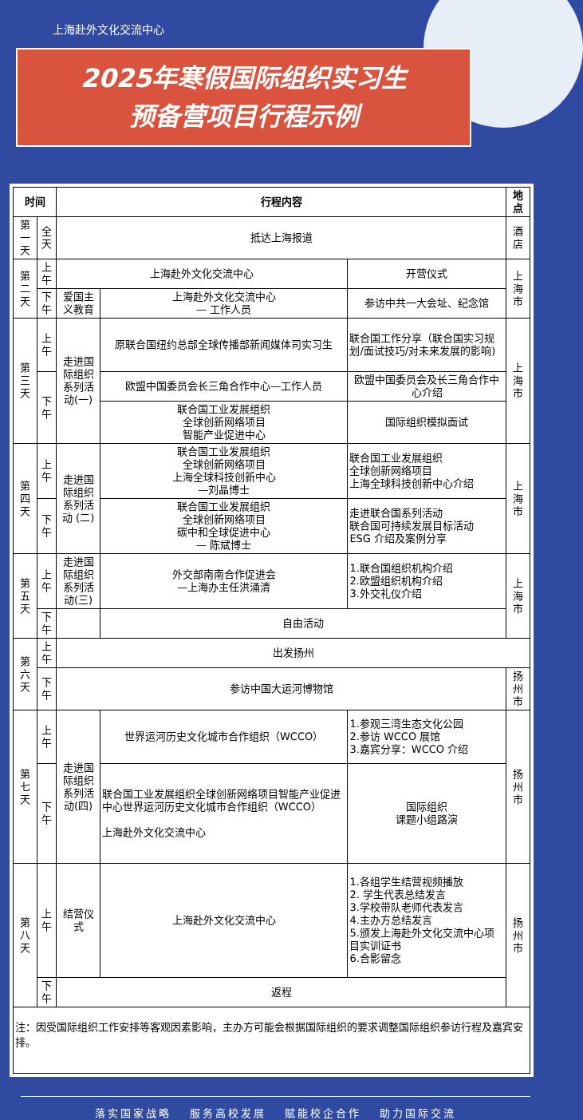上海赴外文化交流中心
2025年寒假国际组织实习生
预备营项目行程示例
| 时间 | | 行程内容 | | | 地点 |
| --- | --- | --- | --- | --- | --- |
| 第一天 | 全天 | 抵达上海报道 | | | 酒店 |
| 第二天 | 上午 | 上海赴外文化交流中心 | | 开营仪式 | 上海市 |
| | 下午 | 爱国主义教育 | 上海赴外文化交流中心 — 工作人员 | 参访中共一大会址、纪念馆 | |
| 第三天 | 上午 | 走进国际组织 系列活动(一) | 原联合国纽约总部全球传播部新闻媒体司实习生 | 联合国工作分享（联合国实习规划/面试技巧/对未来发展的影响) | 上海市 |
| | 下午 | | 欧盟中国委员会长三角合作中心—工作人员 | 欧盟中国委员会及长三角合作中心介绍 | |
| | | | 联合国工业发展组织 全球创新网络项目 智能产业促进中心 | 国际组织模拟面试 | |
| 第四天 | 上午 | 走进国际组织 系列活动 (二) | 联合国工业发展组织 全球创新网络项目 上海全球科技创新中心 —刘晶博士 | 联合国工业发展组织 全球创新网络项目 上海全球科技创新中心介绍 | 上海市 |
| | 下午 | | 联合国工业发展组织 全球创新网络项目 碳中和全球促进中心 — 陈斌博士 | 走进联合国系列活动 联合国可持续发展目标活动 ESG 介绍及案例分享 | |
| 第五天 | 上午 | 走进国际组织 系列活动(三) | 外交部南南合作促进会 —上海办主任洪涌清 | 1.联合国组织机构介绍 2.欧盟组织机构介绍 3.外交礼仪介绍 | 上海市 |
| | 下午 | | 自由活动 | | |
| 第六天 | 上午 | 出发扬州 | | | |
| | 下午 | 参访中国大运河博物馆 | | | 扬州市 |
| 第七天 | 上午 | 走进国际组织 系列活动(四) | 世界运河历史文化城市合作组织（WCCO） | 1.参观三湾生态文化公园 2.参访 WCCO 展馆 3.嘉宾分享：WCCO 介绍 | 扬州市 |
| | 下午 | | 联合国工业发展组织全球创新网络项目智能产业促进中心世界运河历史文化城市合作组织（WCCO） 上海赴外文化交流中心 | 国际组织 课题小组路演 | |
| 第八天 | 上午 | 结营仪式 | 上海赴外文化交流中心 | 1.各组学生结营视频播放 2. 学生代表总结发言 3.学校带队老师代表发言 4.主办方总结发言 5.颁发上海赴外文化交流中心项目实训证书 6.合影留念 | 扬州市 |
| | 下午 | 返程 | | | |
注：因受国际组织工作安排等客观因素影响，主办方可能会根据国际组织的要求调整国际组织参访行程及嘉宾安排。
落实国家战略　 服务高校发展　 赋能校企合作　 助力国际交流